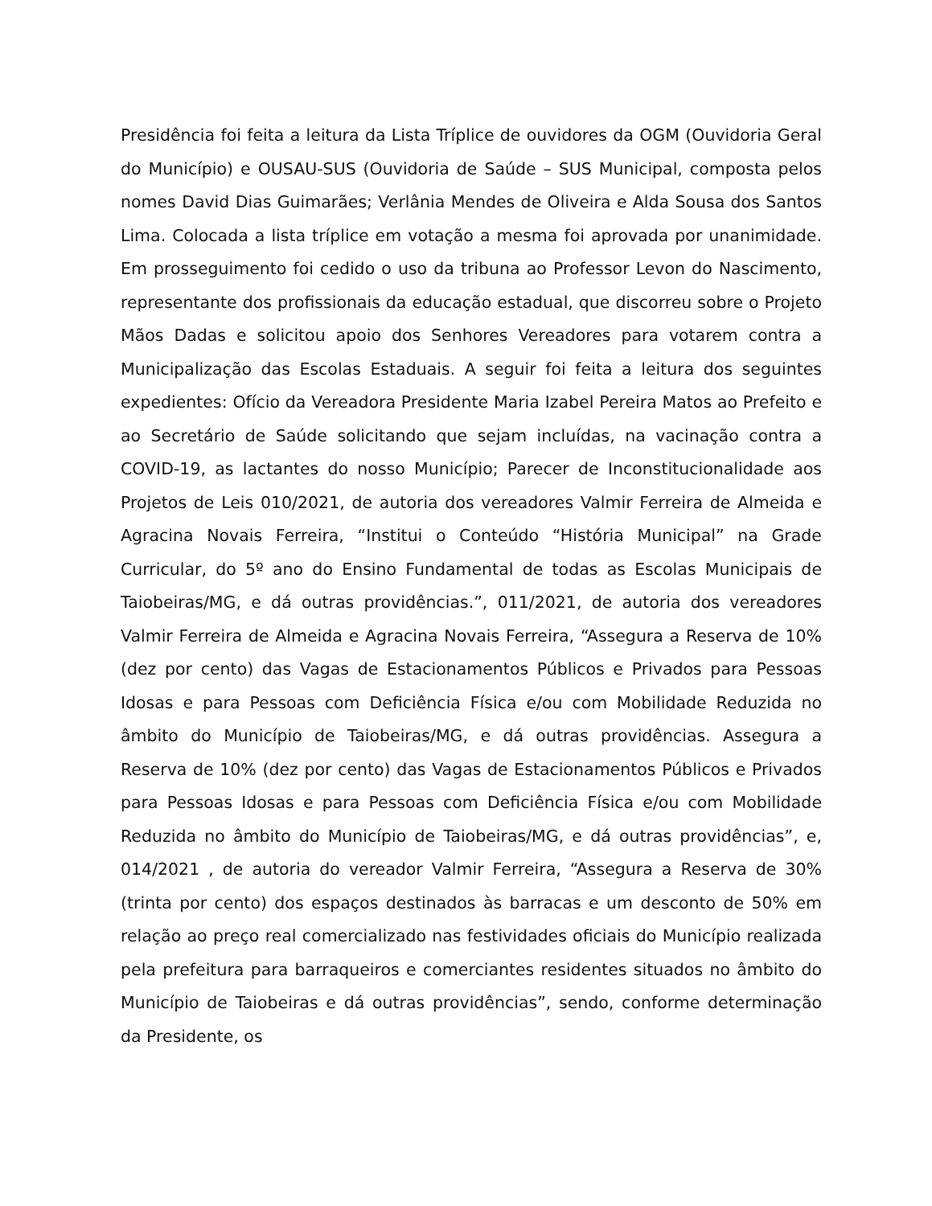Presidência foi feita a leitura da Lista Tríplice de ouvidores da OGM (Ouvidoria Geral do Município) e OUSAU-SUS (Ouvidoria de Saúde – SUS Municipal, composta pelos nomes David Dias Guimarães; Verlânia Mendes de Oliveira e Alda Sousa dos Santos Lima. Colocada a lista tríplice em votação a mesma foi aprovada por unanimidade. Em prosseguimento foi cedido o uso da tribuna ao Professor Levon do Nascimento, representante dos profissionais da educação estadual, que discorreu sobre o Projeto Mãos Dadas e solicitou apoio dos Senhores Vereadores para votarem contra a Municipalização das Escolas Estaduais. A seguir foi feita a leitura dos seguintes expedientes: Ofício da Vereadora Presidente Maria Izabel Pereira Matos ao Prefeito e ao Secretário de Saúde solicitando que sejam incluídas, na vacinação contra a COVID-19, as lactantes do nosso Município; Parecer de Inconstitucionalidade aos Projetos de Leis 010/2021, de autoria dos vereadores Valmir Ferreira de Almeida e Agracina Novais Ferreira, “Institui o Conteúdo “História Municipal” na Grade Curricular, do 5º ano do Ensino Fundamental de todas as Escolas Municipais de Taiobeiras/MG, e dá outras providências.”, 011/2021, de autoria dos vereadores Valmir Ferreira de Almeida e Agracina Novais Ferreira, “Assegura a Reserva de 10% (dez por cento) das Vagas de Estacionamentos Públicos e Privados para Pessoas Idosas e para Pessoas com Deficiência Física e/ou com Mobilidade Reduzida no âmbito do Município de Taiobeiras/MG, e dá outras providências. Assegura a Reserva de 10% (dez por cento) das Vagas de Estacionamentos Públicos e Privados para Pessoas Idosas e para Pessoas com Deficiência Física e/ou com Mobilidade Reduzida no âmbito do Município de Taiobeiras/MG, e dá outras providências”, e, 014/2021 , de autoria do vereador Valmir Ferreira, “Assegura a Reserva de 30% (trinta por cento) dos espaços destinados às barracas e um desconto de 50% em relação ao preço real comercializado nas festividades oficiais do Município realizada pela prefeitura para barraqueiros e comerciantes residentes situados no âmbito do Município de Taiobeiras e dá outras providências”, sendo, conforme determinação da Presidente, os